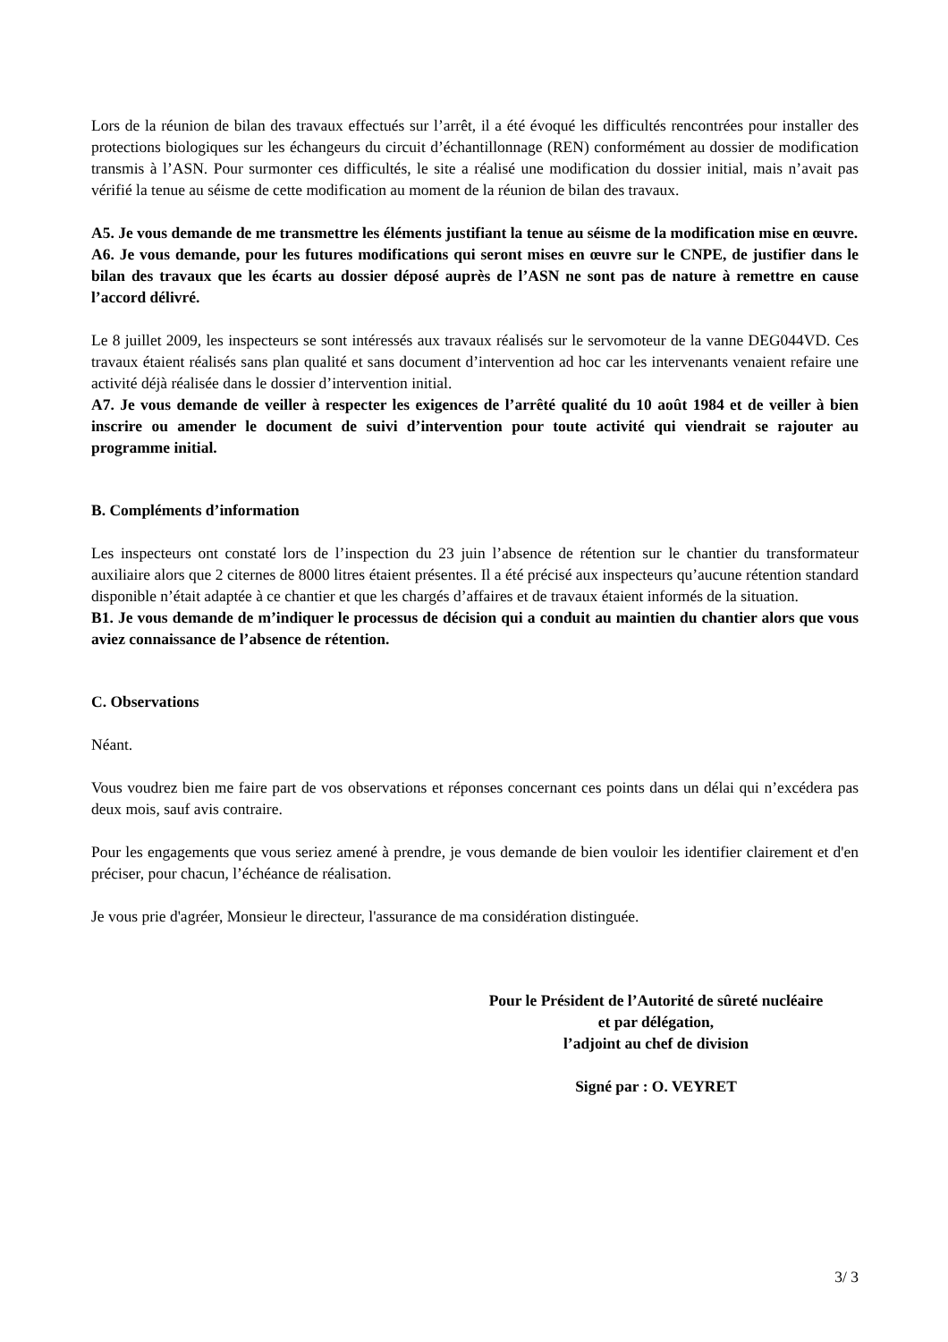Lors de la réunion de bilan des travaux effectués sur l’arrêt, il a été évoqué les difficultés rencontrées pour installer des protections biologiques sur les échangeurs du circuit d’échantillonnage (REN) conformément au dossier de modification transmis à l’ASN. Pour surmonter ces difficultés, le site a réalisé une modification du dossier initial, mais n’avait pas vérifié la tenue au séisme de cette modification au moment de la réunion de bilan des travaux.
A5. Je vous demande de me transmettre les éléments justifiant la tenue au séisme de la modification mise en œuvre.
A6. Je vous demande, pour les futures modifications qui seront mises en œuvre sur le CNPE, de justifier dans le bilan des travaux que les écarts au dossier déposé auprès de l’ASN ne sont pas de nature à remettre en cause l’accord délivré.
Le 8 juillet 2009, les inspecteurs se sont intéressés aux travaux réalisés sur le servomoteur de la vanne DEG044VD. Ces travaux étaient réalisés sans plan qualité et sans document d’intervention ad hoc car les intervenants venaient refaire une activité déjà réalisée dans le dossier d’intervention initial.
A7. Je vous demande de veiller à respecter les exigences de l’arrêté qualité du 10 août 1984 et de veiller à bien inscrire ou amender le document de suivi d’intervention pour toute activité qui viendrait se rajouter au programme initial.
B. Compléments d’information
Les inspecteurs ont constaté lors de l’inspection du 23 juin l’absence de rétention sur le chantier du transformateur auxiliaire alors que 2 citernes de 8000 litres étaient présentes. Il a été précisé aux inspecteurs qu’aucune rétention standard disponible n’était adaptée à ce chantier et que les chargés d’affaires et de travaux étaient informés de la situation.
B1. Je vous demande de m’indiquer le processus de décision qui a conduit au maintien du chantier alors que vous aviez connaissance de l’absence de rétention.
C. Observations
Néant.
Vous voudrez bien me faire part de vos observations et réponses concernant ces points dans un délai qui n’excédera pas deux mois, sauf avis contraire.
Pour les engagements que vous seriez amené à prendre, je vous demande de bien vouloir les identifier clairement et d'en préciser, pour chacun, l’échéance de réalisation.
Je vous prie d'agréer, Monsieur le directeur, l'assurance de ma considération distinguée.
Pour le Président de l’Autorité de sûreté nucléaire
et par délégation,
l’adjoint au chef de division
Signé par : O. VEYRET
3/ 3